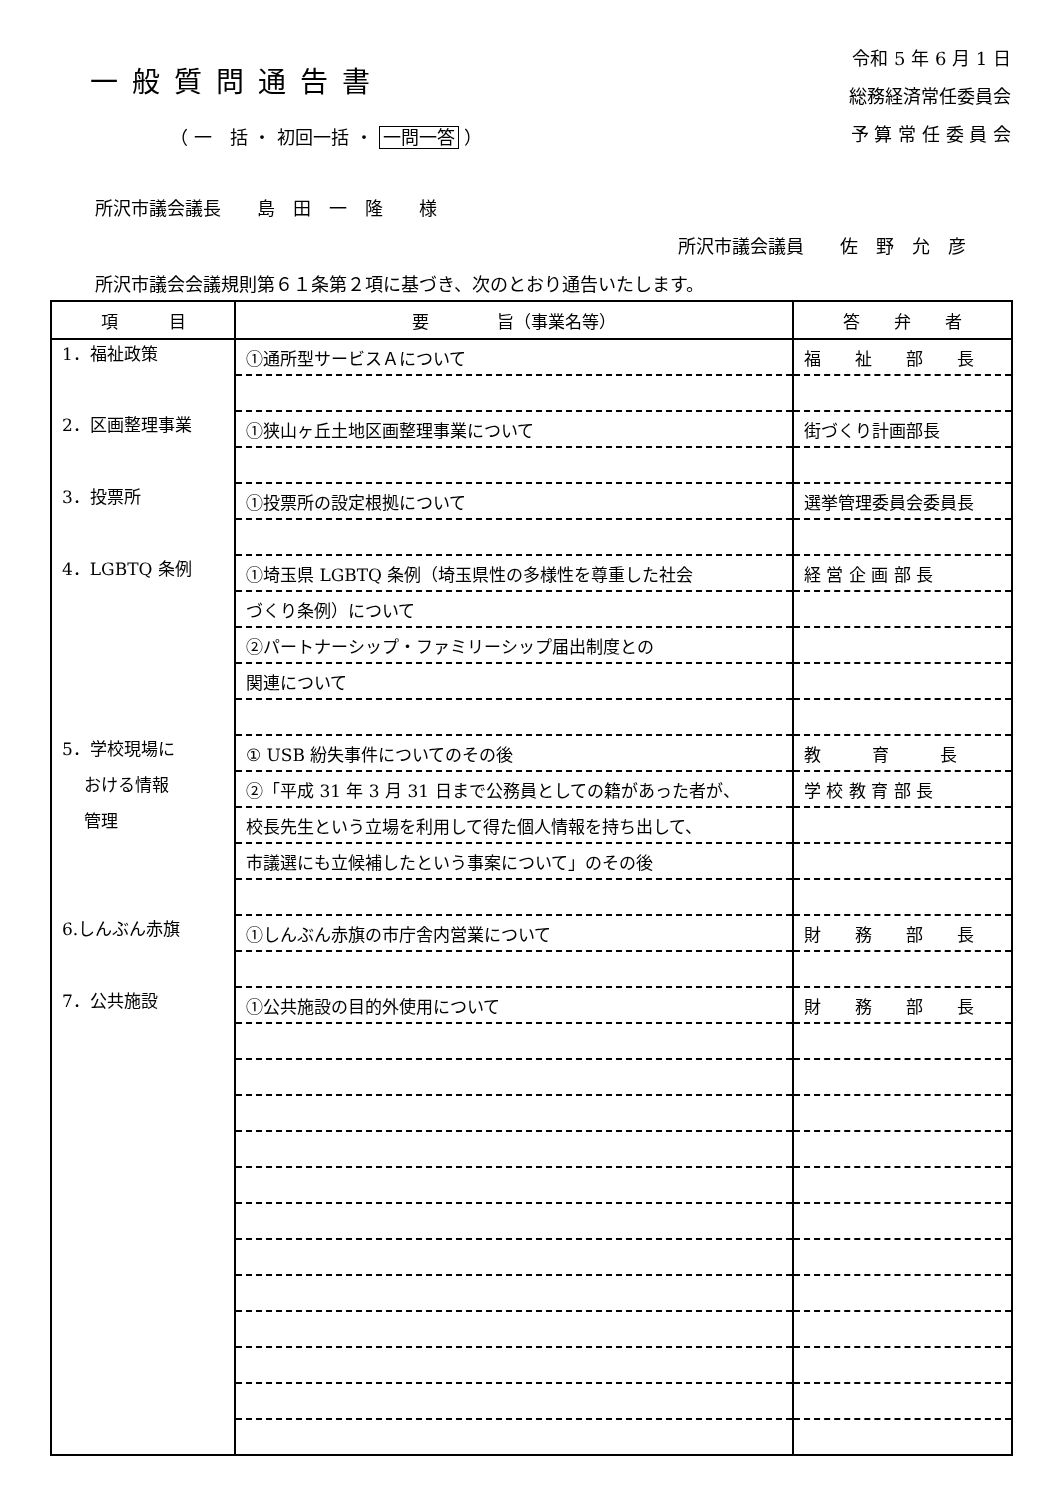一般質問通告書
（ 一　括 ・ 初回一括 ・ 一問一答 ）
令和 5 年 6 月 1 日
総務経済常任委員会
予 算 常 任 委 員 会
所沢市議会議長　　島　田　一　隆　　様
所沢市議会議員　　佐　野　允　彦
所沢市議会会議規則第６１条第２項に基づき、次のとおり通告いたします。
| 項 目 | 要 旨（事業名等） | 答 弁 者 |
| --- | --- | --- |
| 1．福祉政策 | ①通所型サービスＡについて | 福 祉 部 長 |
| 2．区画整理事業 | ①狭山ヶ丘土地区画整理事業について | 街づくり計画部長 |
| 3．投票所 | ①投票所の設定根拠について | 選挙管理委員会委員長 |
| 4．LGBTQ 条例 | ①埼玉県 LGBTQ 条例（埼玉県性の多様性を尊重した社会 | 経 営 企 画 部 長 |
| | づくり条例）について | |
| | ②パートナーシップ・ファミリーシップ届出制度との | |
| | 関連について | |
| 5．学校現場に | ① USB 紛失事件についてのその後 | 教 育 長 |
| おける情報 | ②「平成 31 年 3 月 31 日まで公務員としての籍があった者が、 | 学 校 教 育 部 長 |
| 管理 | 校長先生という立場を利用して得た個人情報を持ち出して、 | |
| | 市議選にも立候補したという事案について」のその後 | |
| 6.しんぶん赤旗 | ①しんぶん赤旗の市庁舎内営業について | 財 務 部 長 |
| 7．公共施設 | ①公共施設の目的外使用について | 財 務 部 長 |